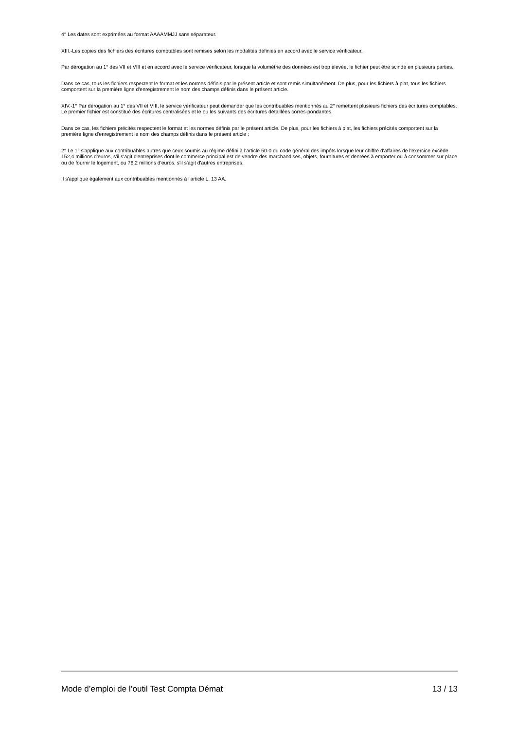4° Les dates sont exprimées au format AAAAMMJJ sans séparateur.
XIII.-Les copies des fichiers des écritures comptables sont remises selon les modalités définies en accord avec le service vérificateur.
Par dérogation au 1° des VII et VIII et en accord avec le service vérificateur, lorsque la volumétrie des données est trop élevée, le fichier peut être scindé en plusieurs parties.
Dans ce cas, tous les fichiers respectent le format et les normes définis par le présent article et sont remis simultanément. De plus, pour les fichiers à plat, tous les fichiers comportent sur la première ligne d'enregistrement le nom des champs définis dans le présent article.
XIV.-1° Par dérogation au 1° des VII et VIII, le service vérificateur peut demander que les contribuables mentionnés au 2° remettent plusieurs fichiers des écritures comptables. Le premier fichier est constitué des écritures centralisées et le ou les suivants des écritures détaillées corres-pondantes.
Dans ce cas, les fichiers précités respectent le format et les normes définis par le présent article. De plus, pour les fichiers à plat, les fichiers précités comportent sur la première ligne d'enregistrement le nom des champs définis dans le présent article ;
2° Le 1° s'applique aux contribuables autres que ceux soumis au régime défini à l'article 50-0 du code général des impôts lorsque leur chiffre d'affaires de l'exercice excède 152,4 millions d'euros, s'il s'agit d'entreprises dont le commerce principal est de vendre des marchandises, objets, fournitures et denrées à emporter ou à consommer sur place ou de fournir le logement, ou 76,2 millions d'euros, s'il s'agit d'autres entreprises.
Il s'applique également aux contribuables mentionnés à l'article L. 13 AA.
Mode d’emploi de l’outil Test Compta Démat 13 / 13